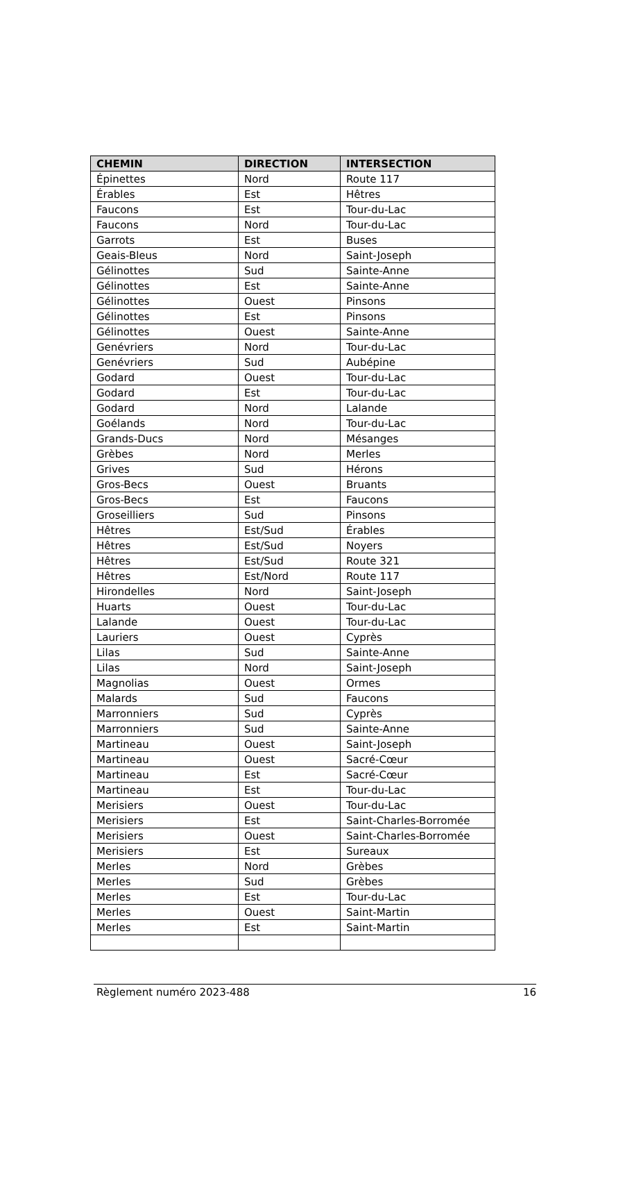| CHEMIN | DIRECTION | INTERSECTION |
| --- | --- | --- |
| Épinettes | Nord | Route 117 |
| Érables | Est | Hêtres |
| Faucons | Est | Tour-du-Lac |
| Faucons | Nord | Tour-du-Lac |
| Garrots | Est | Buses |
| Geais-Bleus | Nord | Saint-Joseph |
| Gélinottes | Sud | Sainte-Anne |
| Gélinottes | Est | Sainte-Anne |
| Gélinottes | Ouest | Pinsons |
| Gélinottes | Est | Pinsons |
| Gélinottes | Ouest | Sainte-Anne |
| Genévriers | Nord | Tour-du-Lac |
| Genévriers | Sud | Aubépine |
| Godard | Ouest | Tour-du-Lac |
| Godard | Est | Tour-du-Lac |
| Godard | Nord | Lalande |
| Goélands | Nord | Tour-du-Lac |
| Grands-Ducs | Nord | Mésanges |
| Grèbes | Nord | Merles |
| Grives | Sud | Hérons |
| Gros-Becs | Ouest | Bruants |
| Gros-Becs | Est | Faucons |
| Groseilliers | Sud | Pinsons |
| Hêtres | Est/Sud | Érables |
| Hêtres | Est/Sud | Noyers |
| Hêtres | Est/Sud | Route 321 |
| Hêtres | Est/Nord | Route 117 |
| Hirondelles | Nord | Saint-Joseph |
| Huarts | Ouest | Tour-du-Lac |
| Lalande | Ouest | Tour-du-Lac |
| Lauriers | Ouest | Cyprès |
| Lilas | Sud | Sainte-Anne |
| Lilas | Nord | Saint-Joseph |
| Magnolias | Ouest | Ormes |
| Malards | Sud | Faucons |
| Marronniers | Sud | Cyprès |
| Marronniers | Sud | Sainte-Anne |
| Martineau | Ouest | Saint-Joseph |
| Martineau | Ouest | Sacré-Cœur |
| Martineau | Est | Sacré-Cœur |
| Martineau | Est | Tour-du-Lac |
| Merisiers | Ouest | Tour-du-Lac |
| Merisiers | Est | Saint-Charles-Borromée |
| Merisiers | Ouest | Saint-Charles-Borromée |
| Merisiers | Est | Sureaux |
| Merles | Nord | Grèbes |
| Merles | Sud | Grèbes |
| Merles | Est | Tour-du-Lac |
| Merles | Ouest | Saint-Martin |
| Merles | Est | Saint-Martin |
Règlement numéro 2023-488 16